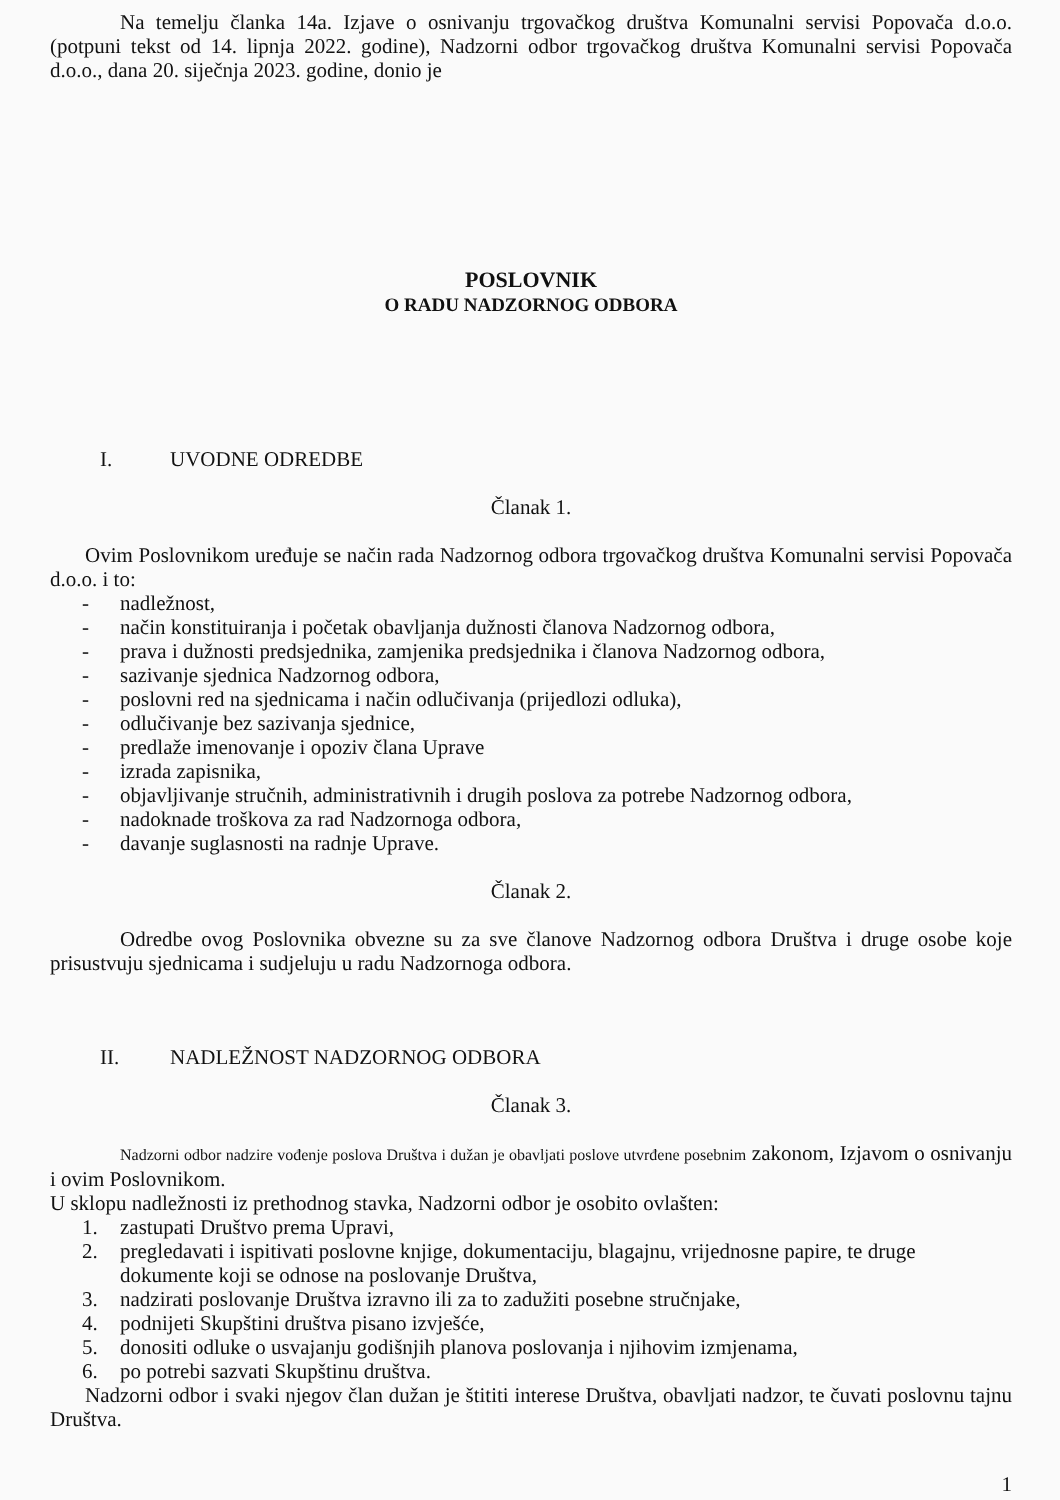Na temelju članka 14a. Izjave o osnivanju trgovačkog društva Komunalni servisi Popovača d.o.o. (potpuni tekst od 14. lipnja 2022. godine), Nadzorni odbor trgovačkog društva Komunalni servisi Popovača d.o.o., dana 20. siječnja 2023. godine, donio je
POSLOVNIK
O RADU NADZORNOG ODBORA
I. UVODNE ODREDBE
Članak 1.
Ovim Poslovnikom uređuje se način rada Nadzornog odbora trgovačkog društva Komunalni servisi Popovača d.o.o. i to:
- nadležnost,
- način konstituiranja i početak obavljanja dužnosti članova Nadzornog odbora,
- prava i dužnosti predsjednika, zamjenika predsjednika i članova Nadzornog odbora,
- sazivanje sjednica Nadzornog odbora,
- poslovni red na sjednicama i način odlučivanja (prijedlozi odluka),
- odlučivanje bez sazivanja sjednice,
- predlaže imenovanje i opoziv člana Uprave
- izrada zapisnika,
- objavljivanje stručnih, administrativnih i drugih poslova za potrebe Nadzornog odbora,
- nadoknade troškova za rad Nadzornoga odbora,
- davanje suglasnosti na radnje Uprave.
Članak 2.
Odredbe ovog Poslovnika obvezne su za sve članove Nadzornog odbora Društva i druge osobe koje prisustvuju sjednicama i sudjeluju u radu Nadzornoga odbora.
II. NADLEŽNOST NADZORNOG ODBORA
Članak 3.
Nadzorni odbor nadzire vođenje poslova Društva i dužan je obavljati poslove utvrđene posebnim zakonom, Izjavom o osnivanju i ovim Poslovnikom.
U sklopu nadležnosti iz prethodnog stavka, Nadzorni odbor je osobito ovlašten:
1. zastupati Društvo prema Upravi,
2. pregledavati i ispitivati poslovne knjige, dokumentaciju, blagajnu, vrijednosne papire, te druge dokumente koji se odnose na poslovanje Društva,
3. nadzirati poslovanje Društva izravno ili za to zadužiti posebne stručnjake,
4. podnijeti Skupštini društva pisano izvješće,
5. donositi odluke o usvajanju godišnjih planova poslovanja i njihovim izmjenama,
6. po potrebi sazvati Skupštinu društva.
Nadzorni odbor i svaki njegov član dužan je štititi interese Društva, obavljati nadzor, te čuvati poslovnu tajnu Društva.
1